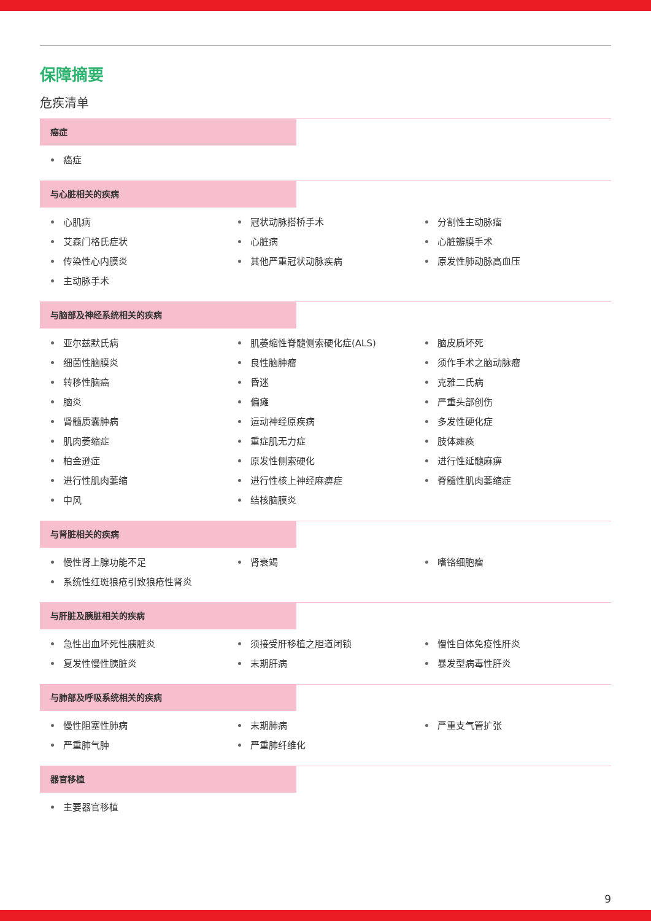保障摘要
危疾清单
癌症
癌症
与心脏相关的疾病
心肌病
冠状动脉搭桥手术
分割性主动脉瘤
艾森门格氏症状
心脏病
心脏瓣膜手术
传染性心内膜炎
其他严重冠状动脉疾病
原发性肺动脉高血压
主动脉手术
与脑部及神经系统相关的疾病
亚尔兹默氏病
肌萎缩性脊髓侧索硬化症(ALS)
脑皮质坏死
细菌性脑膜炎
良性脑肿瘤
须作手术之脑动脉瘤
转移性脑癌
昏迷
克雅二氏病
脑炎
偏瘫
严重头部创伤
肾髓质囊肿病
运动神经原疾病
多发性硬化症
肌肉萎缩症
重症肌无力症
肢体瘫痪
柏金逊症
原发性侧索硬化
进行性延髓麻痹
进行性肌肉萎缩
进行性核上神经麻痹症
脊髓性肌肉萎缩症
中风
结核脑膜炎
与肾脏相关的疾病
慢性肾上腺功能不足
肾衰竭
嗜铬细胞瘤
系统性红斑狼疮引致狼疮性肾炎
与肝脏及胰脏相关的疾病
急性出血坏死性胰脏炎
须接受肝移植之胆道闭锁
慢性自体免疫性肝炎
复发性慢性胰脏炎
末期肝病
暴发型病毒性肝炎
与肺部及呼吸系统相关的疾病
慢性阻塞性肺病
末期肺病
严重支气管扩张
严重肺气肿
严重肺纤维化
器官移植
主要器官移植
9